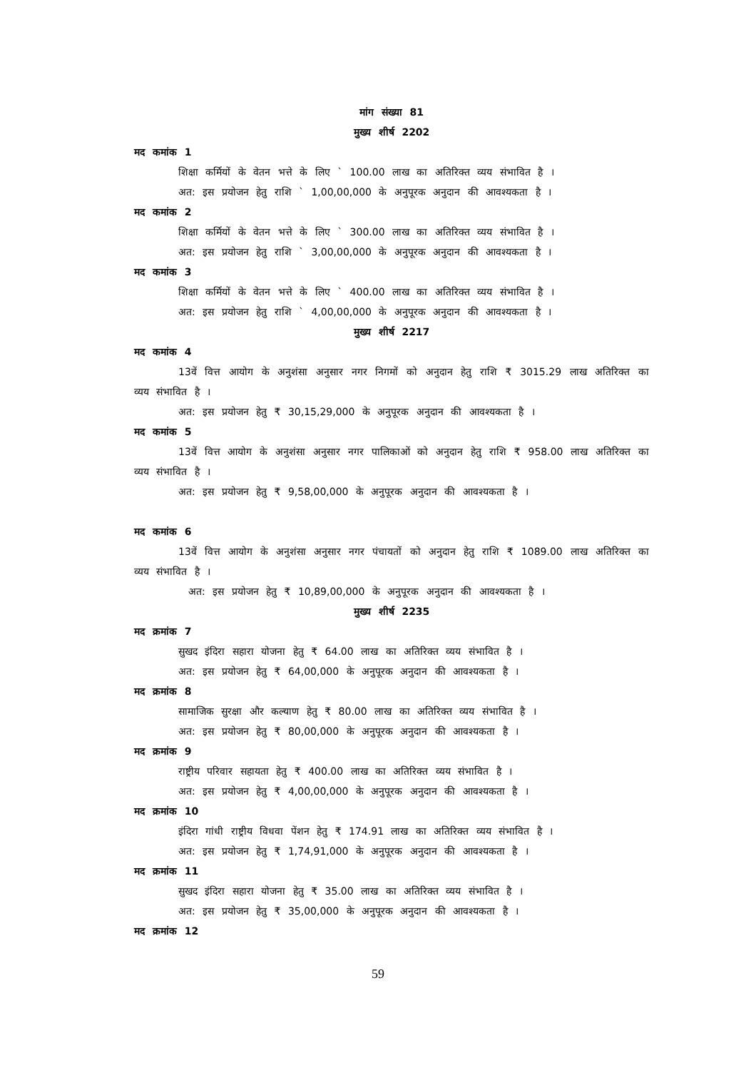मांग संख्या 81
मुख्य शीर्ष 2202
मद कमांक 1
शिक्षा कर्मियों के वेतन भत्ते के लिए ` 100.00 लाख का अतिरिक्त व्यय संभावित है ।
अत: इस प्रयोजन हेतु राशि ` 1,00,00,000 के अनुपूरक अनुदान की आवश्यकता है ।
मद कमांक 2
शिक्षा कर्मियों के वेतन भत्ते के लिए ` 300.00 लाख का अतिरिक्त व्यय संभावित है ।
अत: इस प्रयोजन हेतु राशि ` 3,00,00,000 के अनुपूरक अनुदान की आवश्यकता है ।
मद कमांक 3
शिक्षा कर्मियों के वेतन भत्ते के लिए ` 400.00 लाख का अतिरिक्त व्यय संभावित है ।
अत: इस प्रयोजन हेतु राशि ` 4,00,00,000 के अनुपूरक अनुदान की आवश्यकता है ।
मुख्य शीर्ष 2217
मद कमांक 4
13वें वित्त आयोग के अनुशंसा अनुसार नगर निगमों को अनुदान हेतु राशि ₹ 3015.29 लाख अतिरिक्त का व्यय संभावित है ।
अत: इस प्रयोजन हेतु ₹ 30,15,29,000 के अनुपूरक अनुदान की आवश्यकता है ।
मद कमांक 5
13वें वित्त आयोग के अनुशंसा अनुसार नगर पालिकाओं को अनुदान हेतु राशि ₹ 958.00 लाख अतिरिक्त का व्यय संभावित है ।
अत: इस प्रयोजन हेतु ₹ 9,58,00,000 के अनुपूरक अनुदान की आवश्यकता है ।
मद कमांक 6
13वें वित्त आयोग के अनुशंसा अनुसार नगर पंचायतों को अनुदान हेतु राशि ₹ 1089.00 लाख अतिरिक्त का व्यय संभावित है ।
अत: इस प्रयोजन हेतु ₹ 10,89,00,000 के अनुपूरक अनुदान की आवश्यकता है ।
मुख्य शीर्ष 2235
मद क्रमांक 7
सुखद इंदिरा सहारा योजना हेतु ₹ 64.00 लाख का अतिरिक्त व्यय संभावित है ।
अत: इस प्रयोजन हेतु ₹ 64,00,000 के अनुपूरक अनुदान की आवश्यकता है ।
मद क्रमांक 8
सामाजिक सुरक्षा और कल्याण हेतु ₹ 80.00 लाख का अतिरिक्त व्यय संभावित है ।
अत: इस प्रयोजन हेतु ₹ 80,00,000 के अनुपूरक अनुदान की आवश्यकता है ।
मद क्रमांक 9
राष्ट्रीय परिवार सहायता हेतु ₹ 400.00 लाख का अतिरिक्त व्यय संभावित है ।
अत: इस प्रयोजन हेतु ₹ 4,00,00,000 के अनुपूरक अनुदान की आवश्यकता है ।
मद क्रमांक 10
इंदिरा गांधी राष्ट्रीय विधवा पेंशन हेतु ₹ 174.91 लाख का अतिरिक्त व्यय संभावित है ।
अत: इस प्रयोजन हेतु ₹ 1,74,91,000 के अनुपूरक अनुदान की आवश्यकता है ।
मद क्रमांक 11
सुखद इंदिरा सहारा योजना हेतु ₹ 35.00 लाख का अतिरिक्त व्यय संभावित है ।
अत: इस प्रयोजन हेतु ₹ 35,00,000 के अनुपूरक अनुदान की आवश्यकता है ।
मद क्रमांक 12
59